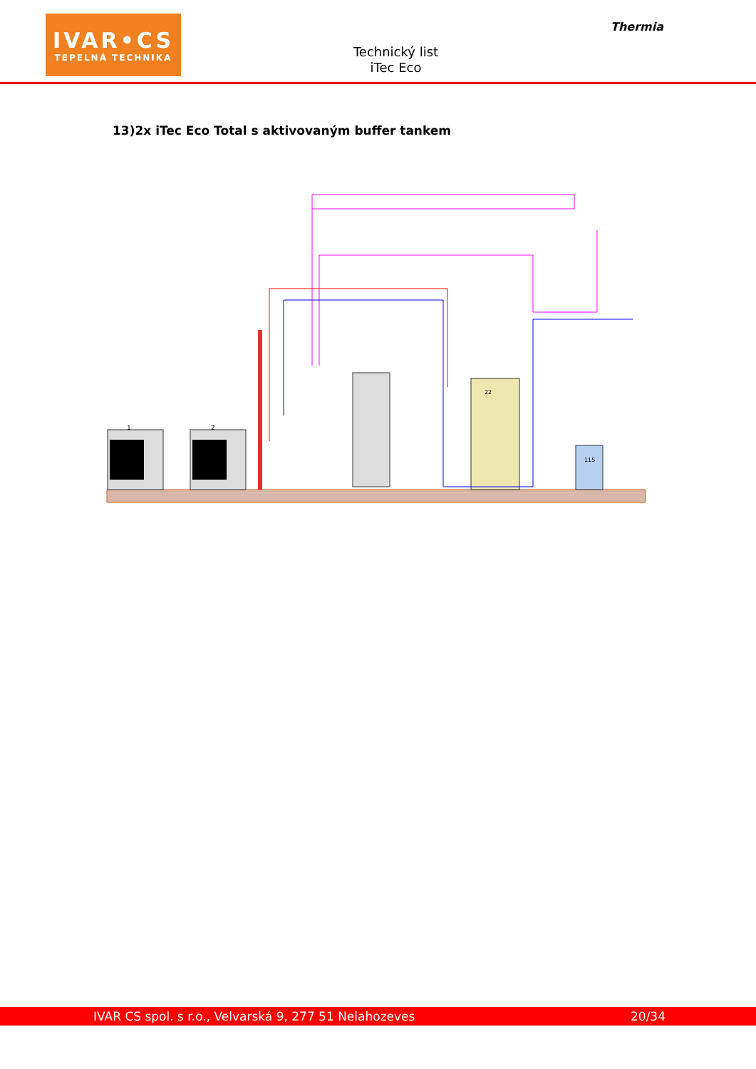IVAR•CS
TEPELNÁ TECHNIKA
Technický list
iTec Eco
Thermia
13)2x iTec Eco Total s aktivovaným buffer tankem
1
2
22
115
IVAR CS spol. s r.o., Velvarská 9, 277 51 Nelahozeves 20/34